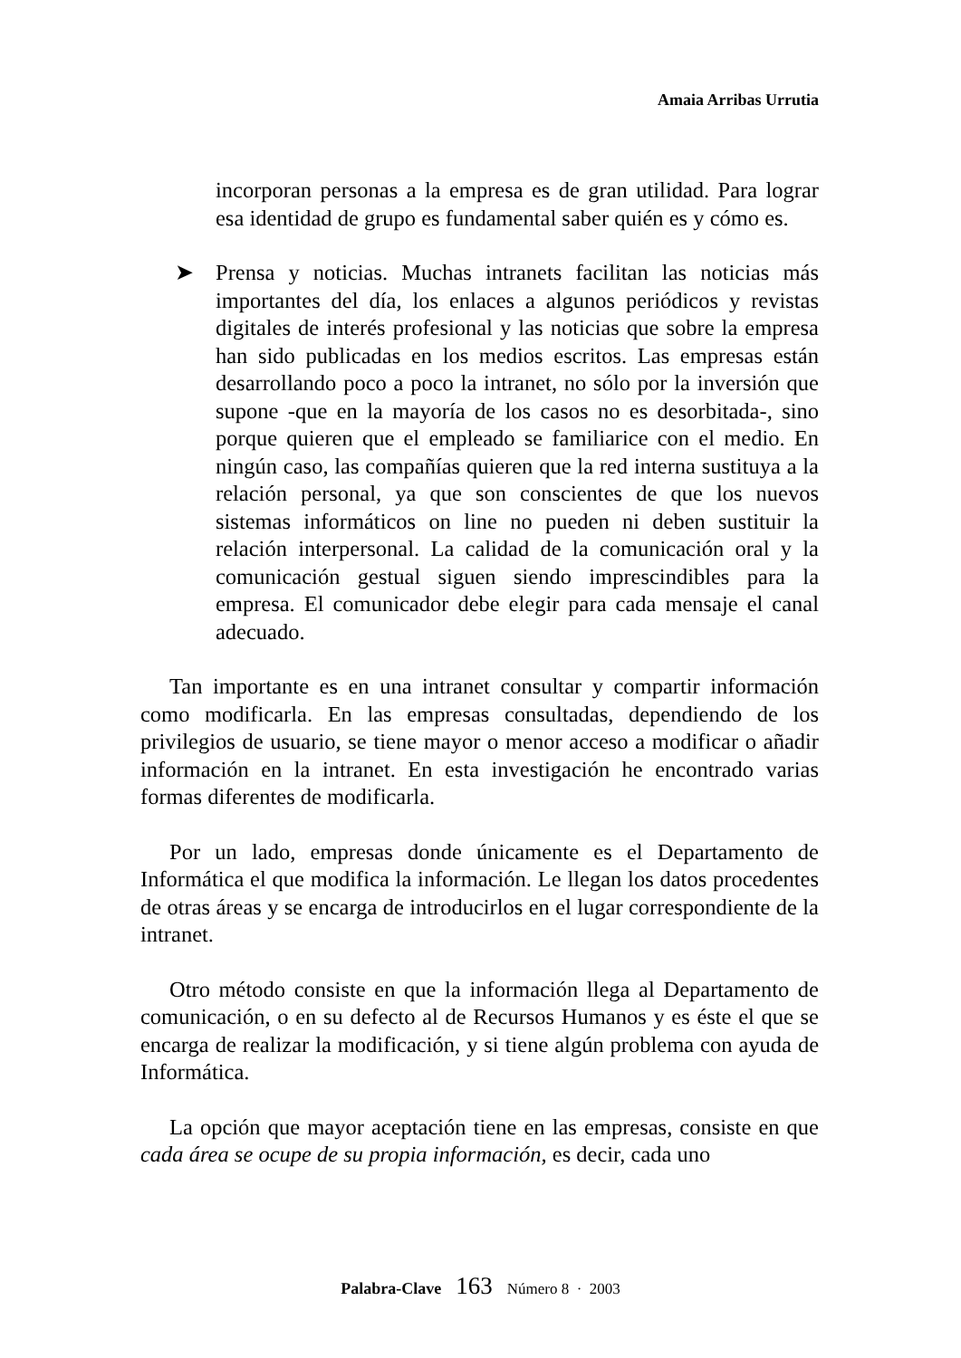Amaia Arribas Urrutia
incorporan personas a la empresa es de gran utilidad. Para lograr esa identidad de grupo es fundamental saber quién es y cómo es.
➤ Prensa y noticias. Muchas intranets facilitan las noticias más importantes del día, los enlaces a algunos periódicos y revistas digitales de interés profesional y las noticias que sobre la empresa han sido publicadas en los medios escritos. Las empresas están desarrollando poco a poco la intranet, no sólo por la inversión que supone -que en la mayoría de los casos no es desorbitada-, sino porque quieren que el empleado se familiarice con el medio. En ningún caso, las compañías quieren que la red interna sustituya a la relación personal, ya que son conscientes de que los nuevos sistemas informáticos on line no pueden ni deben sustituir la relación interpersonal. La calidad de la comunicación oral y la comunicación gestual siguen siendo imprescindibles para la empresa. El comunicador debe elegir para cada mensaje el canal adecuado.
Tan importante es en una intranet consultar y compartir información como modificarla. En las empresas consultadas, dependiendo de los privilegios de usuario, se tiene mayor o menor acceso a modificar o añadir información en la intranet. En esta investigación he encontrado varias formas diferentes de modificarla.
Por un lado, empresas donde únicamente es el Departamento de Informática el que modifica la información. Le llegan los datos procedentes de otras áreas y se encarga de introducirlos en el lugar correspondiente de la intranet.
Otro método consiste en que la información llega al Departamento de comunicación, o en su defecto al de Recursos Humanos y es éste el que se encarga de realizar la modificación, y si tiene algún problema con ayuda de Informática.
La opción que mayor aceptación tiene en las empresas, consiste en que cada área se ocupe de su propia información, es decir, cada uno
Palabra-Clave 163 Número 8 · 2003